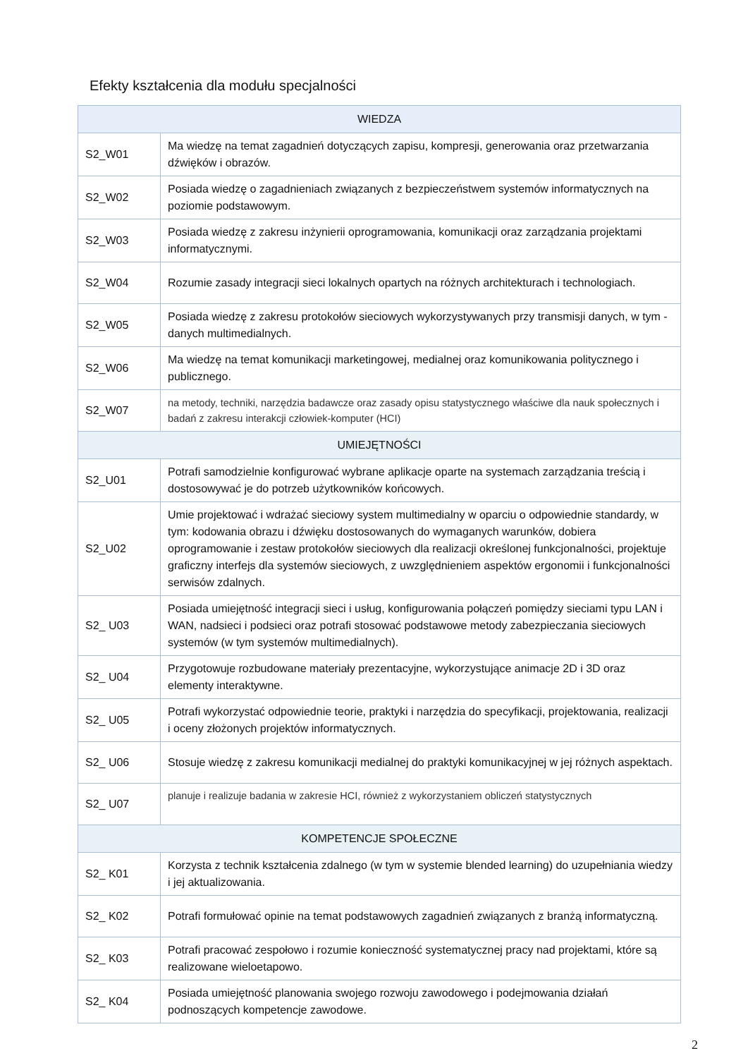Efekty kształcenia dla modułu specjalności
| WIEDZA | |
| --- | --- |
| S2_W01 | Ma wiedzę na temat zagadnień dotyczących zapisu, kompresji, generowania oraz przetwarzania dźwięków i obrazów. |
| S2_W02 | Posiada wiedzę o zagadnieniach związanych z bezpieczeństwem systemów informatycznych na poziomie podstawowym. |
| S2_W03 | Posiada wiedzę z zakresu inżynierii oprogramowania, komunikacji oraz zarządzania projektami informatycznymi. |
| S2_W04 | Rozumie zasady integracji sieci lokalnych opartych na różnych architekturach i technologiach. |
| S2_W05 | Posiada wiedzę z zakresu protokołów sieciowych wykorzystywanych przy transmisji danych, w tym - danych multimedialnych. |
| S2_W06 | Ma wiedzę na temat komunikacji marketingowej, medialnej oraz komunikowania politycznego i publicznego. |
| S2_W07 | na metody, techniki, narzędzia badawcze oraz zasady opisu statystycznego właściwe dla nauk społecznych i badań z zakresu interakcji człowiek-komputer (HCI) |
| UMIEJĘTNOŚCI | |
| S2_U01 | Potrafi samodzielnie konfigurować wybrane aplikacje oparte na systemach zarządzania treścią i dostosowywać je do potrzeb użytkowników końcowych. |
| S2_U02 | Umie projektować i wdrażać sieciowy system multimedialny w oparciu o odpowiednie standardy, w tym: kodowania obrazu i dźwięku dostosowanych do wymaganych warunków, dobiera oprogramowanie i zestaw protokołów sieciowych dla realizacji określonej funkcjonalności, projektuje graficzny interfejs dla systemów sieciowych, z uwzględnieniem aspektów ergonomii i funkcjonalności serwisów zdalnych. |
| S2_ U03 | Posiada umiejętność integracji sieci i usług, konfigurowania połączeń pomiędzy sieciami typu LAN i WAN, nadsieci i podsieci oraz potrafi stosować podstawowe metody zabezpieczania sieciowych systemów (w tym systemów multimedialnych). |
| S2_ U04 | Przygotowuje rozbudowane materiały prezentacyjne, wykorzystujące animacje 2D i 3D oraz elementy interaktywne. |
| S2_ U05 | Potrafi wykorzystać odpowiednie teorie, praktyki i narzędzia do specyfikacji, projektowania, realizacji i oceny złożonych projektów informatycznych. |
| S2_ U06 | Stosuje wiedzę z zakresu komunikacji medialnej do praktyki komunikacyjnej w jej różnych aspektach. |
| S2_ U07 | planuje i realizuje badania w zakresie HCI, również z wykorzystaniem obliczeń statystycznych |
| KOMPETENCJE SPOŁECZNE | |
| S2_ K01 | Korzysta z technik kształcenia zdalnego (w tym w systemie blended learning) do uzupełniania wiedzy i jej aktualizowania. |
| S2_ K02 | Potrafi formułować opinie na temat podstawowych zagadnień związanych z branżą informatyczną. |
| S2_ K03 | Potrafi pracować zespołowo i rozumie konieczność systematycznej pracy nad projektami, które są realizowane wieloetapowo. |
| S2_ K04 | Posiada umiejętność planowania swojego rozwoju zawodowego i podejmowania działań podnoszących kompetencje zawodowe. |
2